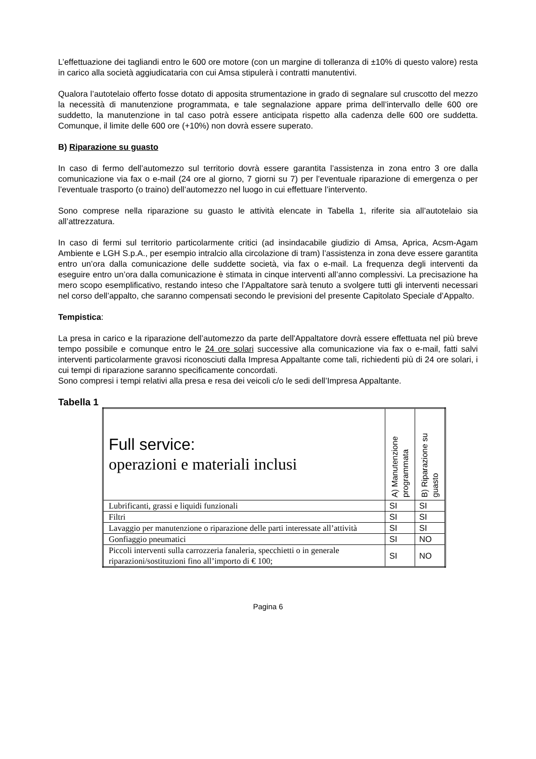L’effettuazione dei tagliandi entro le 600 ore motore (con un margine di tolleranza di ±10% di questo valore) resta in carico alla società aggiudicataria con cui Amsa stipulerà i contratti manutentivi.
Qualora l’autotelaio offerto fosse dotato di apposita strumentazione in grado di segnalare sul cruscotto del mezzo la necessità di manutenzione programmata, e tale segnalazione appare prima dell’intervallo delle 600 ore suddetto, la manutenzione in tal caso potrà essere anticipata rispetto alla cadenza delle 600 ore suddetta. Comunque, il limite delle 600 ore (+10%) non dovrà essere superato.
B) Riparazione su guasto
In caso di fermo dell’automezzo sul territorio dovrà essere garantita l’assistenza in zona entro 3 ore dalla comunicazione via fax o e-mail (24 ore al giorno, 7 giorni su 7) per l’eventuale riparazione di emergenza o per l’eventuale trasporto (o traino) dell’automezzo nel luogo in cui effettuare l’intervento.
Sono comprese nella riparazione su guasto le attività elencate in Tabella 1, riferite sia all’autotelaio sia all’attrezzatura.
In caso di fermi sul territorio particolarmente critici (ad insindacabile giudizio di Amsa, Aprica, Acsm-Agam Ambiente e LGH S.p.A., per esempio intralcio alla circolazione di tram) l’assistenza in zona deve essere garantita entro un’ora dalla comunicazione delle suddette società, via fax o e-mail. La frequenza degli interventi da eseguire entro un’ora dalla comunicazione è stimata in cinque interventi all’anno complessivi. La precisazione ha mero scopo esemplificativo, restando inteso che l’Appaltatore sarà tenuto a svolgere tutti gli interventi necessari nel corso dell’appalto, che saranno compensati secondo le previsioni del presente Capitolato Speciale d’Appalto.
Tempistica:
La presa in carico e la riparazione dell’automezzo da parte dell'Appaltatore dovrà essere effettuata nel più breve tempo possibile e comunque entro le 24 ore solari successive alla comunicazione via fax o e-mail, fatti salvi interventi particolarmente gravosi riconosciuti dalla Impresa Appaltante come tali, richiedenti più di 24 ore solari, i cui tempi di riparazione saranno specificamente concordati.
Sono compresi i tempi relativi alla presa e resa dei veicoli c/o le sedi dell’Impresa Appaltante.
Tabella 1
| Full service: operazioni e materiali inclusi | A) Manutenzione programmata | B) Riparazione su guasto |
| Lubrificanti, grassi e liquidi funzionali | SI | SI |
| Filtri | SI | SI |
| Lavaggio per manutenzione o riparazione delle parti interessate all’attività | SI | SI |
| Gonfiaggio pneumatici | SI | NO |
| Piccoli interventi sulla carrozzeria fanaleria, specchietti o in generale riparazioni/sostituzioni fino all’importo di € 100; | SI | NO |
Pagina 6